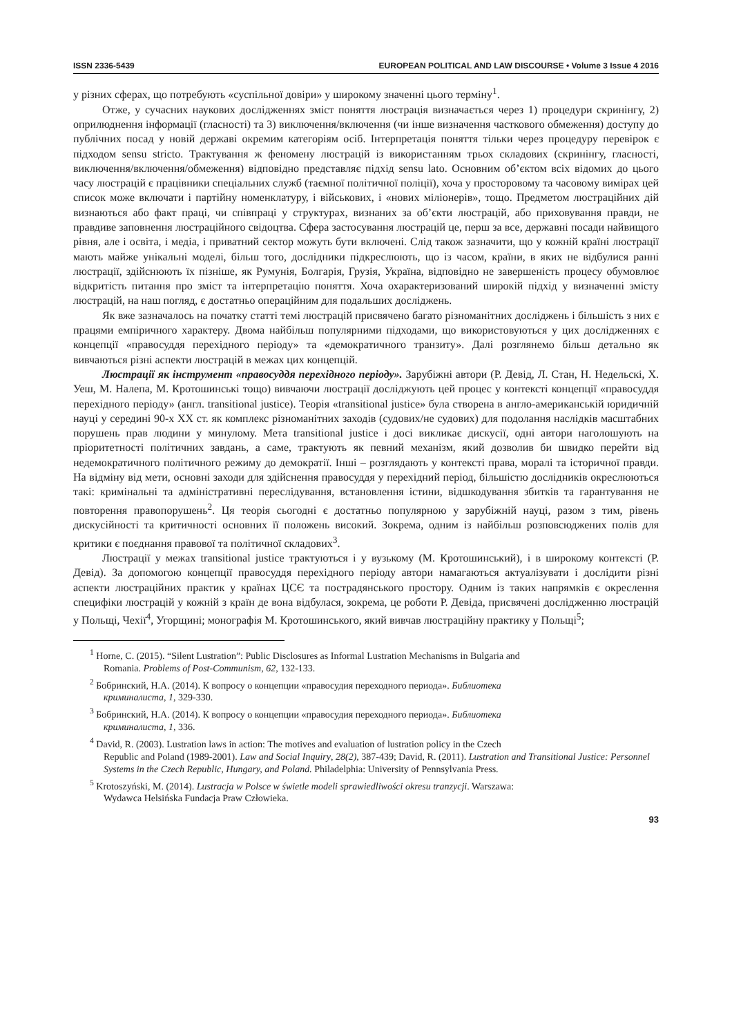ISSN 2336-5439 EUROPEAN POLITICAL AND LAW DISCOURSE • Volume 3 Issue 4 2016
у різних сферах, що потребують «суспільної довіри» у широкому значенні цього терміну<sup>1</sup>.
Отже, у сучасних наукових дослідженнях зміст поняття люстрація визначається через 1) процедури скринінгу, 2) оприлюднення інформації (гласності) та 3) виключення/включення (чи інше визначення часткового обмеження) доступу до публічних посад у новій державі окремим категоріям осіб. Інтерпретація поняття тільки через процедуру перевірок є підходом sensu stricto. Трактування ж феномену люстрацій із використанням трьох складових (скринінгу, гласності, виключення/включення/обмеження) відповідно представляє підхід sensu lato. Основним об’єктом всіх відомих до цього часу люстрацій є працівники спеціальних служб (таємної політичної поліції), хоча у просторовому та часовому вимірах цей список може включати і партійну номенклатуру, і військових, і «нових міліонерів», тощо. Предметом люстраційних дій визнаються або факт праці, чи співпраці у структурах, визнаних за об’єкти люстрацій, або приховування правди, не правдиве заповнення люстраційного свідоцтва. Сфера застосування люстрацій це, перш за все, державні посади найвищого рівня, але і освіта, і медіа, і приватний сектор можуть бути включені. Слід також зазначити, що у кожній країні люстрації мають майже унікальні моделі, більш того, дослідники підкреслюють, що із часом, країни, в яких не відбулися ранні люстрації, здійснюють їх пізніше, як Румунія, Болгарія, Грузія, Україна, відповідно не завершеність процесу обумовлює відкритість питання про зміст та інтерпретацію поняття. Хоча охарактеризований широкій підхід у визначенні змісту люстрацій, на наш погляд, є достатньо операційним для подальших досліджень.
Як вже зазначалось на початку статті темі люстрацій присвячено багато різноманітних досліджень і більшість з них є працями емпіричного характеру. Двома найбільш популярними підходами, що використовуються у цих дослідженнях є концепції «правосуддя перехідного періоду» та «демократичного транзиту». Далі розглянемо більш детально як вивчаються різні аспекти люстрацій в межах цих концепцій.
Люстрації як інструмент «правосуддя перехідного періоду». Зарубіжні автори (Р. Девід, Л. Стан, Н. Недельскі, Х. Уеш, М. Налепа, М. Кротошинські тощо) вивчаючи люстрації досліджують цей процес у контексті концепції «правосуддя перехідного періоду» (англ. transitional justice). Теорія «transitional justice» була створена в англо-американській юридичній науці у середині 90-х ХХ ст. як комплекс різноманітних заходів (судових/не судових) для подолання наслідків масштабних порушень прав людини у минулому. Мета transitional justice і досі викликає дискусії, одні автори наголошують на пріоритетності політичних завдань, а саме, трактують як певний механізм, який дозволив би швидко перейти від недемократичного політичного режиму до демократії. Інші – розглядають у контексті права, моралі та історичної правди. На відміну від мети, основні заходи для здійснення правосуддя у перехідний період, більшістю дослідників окреслюються такі: кримінальні та адміністративні переслідування, встановлення істини, відшкодування збитків та гарантування не повторення правопорушень<sup>2</sup>. Ця теорія сьогодні є достатньо популярною у зарубіжній науці, разом з тим, рівень дискусійності та критичності основних її положень високий. Зокрема, одним із найбільш розповсюджених полів для критики є поєднання правової та політичної складових<sup>3</sup>.
Люстрації у межах transitional justice трактуються і у вузькому (М. Кротошинський), і в широкому контексті (Р. Девід). За допомогою концепції правосуддя перехідного періоду автори намагаються актуалізувати і дослідити різні аспекти люстраційних практик у країнах ЦСЄ та пострадянського простору. Одним із таких напрямків є окреслення специфіки люстрацій у кожній з країн де вона відбулася, зокрема, це роботи Р. Девіда, присвячені дослідженню люстрацій у Польщі, Чехії<sup>4</sup>, Угорщині; монографія М. Кротошинського, який вивчав люстраційну практику у Польщі<sup>5</sup>;
<sup>1</sup> Horne, C. (2015). “Silent Lustration”: Public Disclosures as Informal Lustration Mechanisms in Bulgaria and
Romania. Problems of Post-Communism, 62, 132-133.
<sup>2</sup> Бобринский, Н.А. (2014). К вопросу о концепции «правосудия переходного периода». Библиотека
криминалиста, 1, 329-330.
<sup>3</sup> Бобринский, Н.А. (2014). К вопросу о концепции «правосудия переходного периода». Библиотека
криминалиста, 1, 336.
<sup>4</sup> David, R. (2003). Lustration laws in action: The motives and evaluation of lustration policy in the Czech
Republic and Poland (1989-2001). Law and Social Inquiry, 28(2), 387-439; David, R. (2011). Lustration and Transitional Justice: Personnel Systems in the Czech Republic, Hungary, and Poland. Philadelphia: University of Pennsylvania Press.
<sup>5</sup> Krotoszyński, M. (2014). Lustracja w Polsce w świetle modeli sprawiedliwości okresu tranzycji. Warszawa:
Wydawca Helsińska Fundacja Praw Człowieka.
93